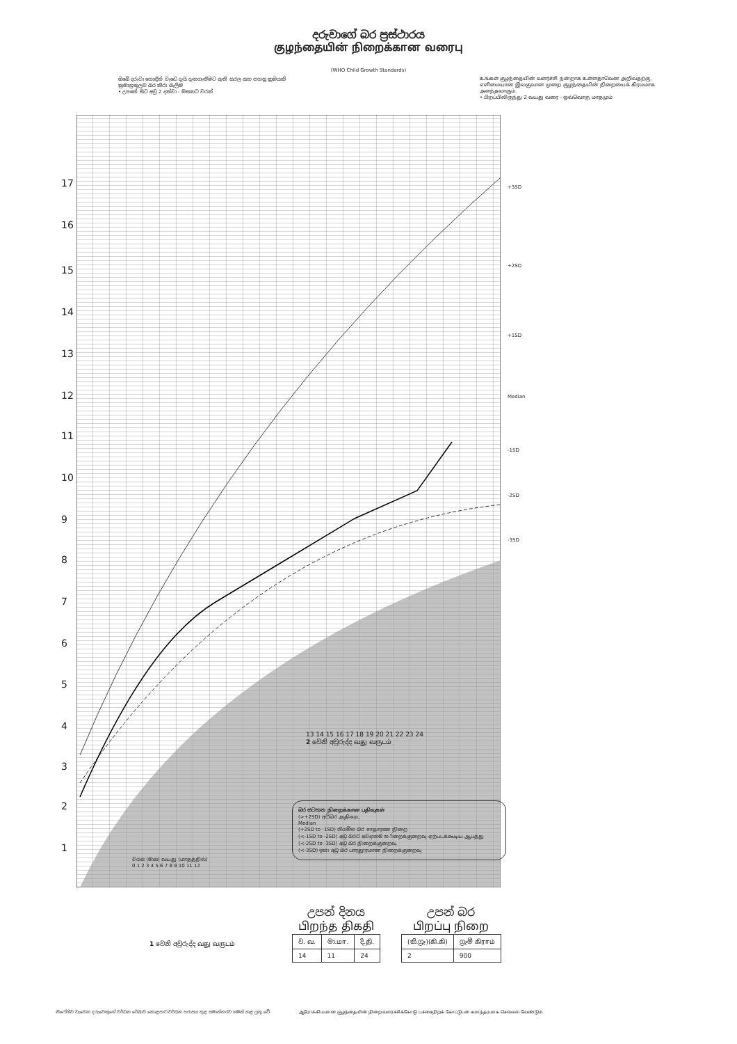දරුවාගේ බර ප්‍රස්ථාරය
குழந்தையின் நிறைக்கான வரைபு
(WHO Child Growth Standards)
ඔබේ දරුවා හොඳින් වැඩෙ දැයි දැනගැනීමට ඇති සරල සහ පහසු ක්‍රමයකි ක්‍රමානුකූලව බර කිරා බැලීම
• උපතේ සිට අවු 2 දක්වා - මසකට වරක්
உங்கள் குழந்தையின் வளர்ச்சி நன்றாக உள்ளதாவென அறிவதற்கு, எளிமையான இலகுவான முறை குழந்தையின் நிறையைக் கிரமமாக அளந்தலாகும்.
• பிறப்பிலிருந்து 2 வயது வரை - ஒவ்வொரு மாதமும்
17
16
15
14
13
12
11
10
9
8
7
6
5
4
3
2
1
+3SD
+2SD
+1SD
Median
-1SD
-2SD
-3SD
බර සටහන நிறைக்கான பதிவுகள்
(>+2SD) අධිබර அதிகரட
Median
(+2SD to -1SD) නියමිත බර சாதாரண நிறை
(<-1SD to -2SD) අඩු බරට අවදානම නிறைக்குறைவு ஏற்படக்கூடிய ஆபத்து
(<-2SD to -3SD) අඩු බර நிறைக்குறைவு
(<-3SD) ඉතා අඩු බර பாரதூரமான நிறைக்குறைவு
වයස (මාස) வயது (மாதத்தில்)
0 1 2 3 4 5 6 7 8 9 10 11 12
13 14 15 16 17 18 19 20 21 22 23 24
2 වෙනි අවුරුද්ද வது வருடம்
1 වෙනි අවුරුද්ද வது வருடம்
උපන් දිනය
பிறந்த திகதி
| ව. வ. | මා.மா. | දි.தி. |
| 14 | 11 | 24 |
උපන් බර
பிறப்பு நிறை
| (කි.ග්‍රෑ)(கி.கி) | ග්‍රෑම් கிராம் |
| 2 | 900 |
නිරෝගීව වැඩෙන දරුවෙකුගේ වර්ධන රේඛාව කොළපාට වර්ධන පරාසය තුළ සමාන්තරව ගමන් කළ යුතු වේ.
ஆரோக்கியமான குழந்தையின் நிறை வளர்ச்சிக்கோடு பச்சைநிறக் கோட்டுடன் சமாந்தரமாக செல்லல் வேண்டும்.